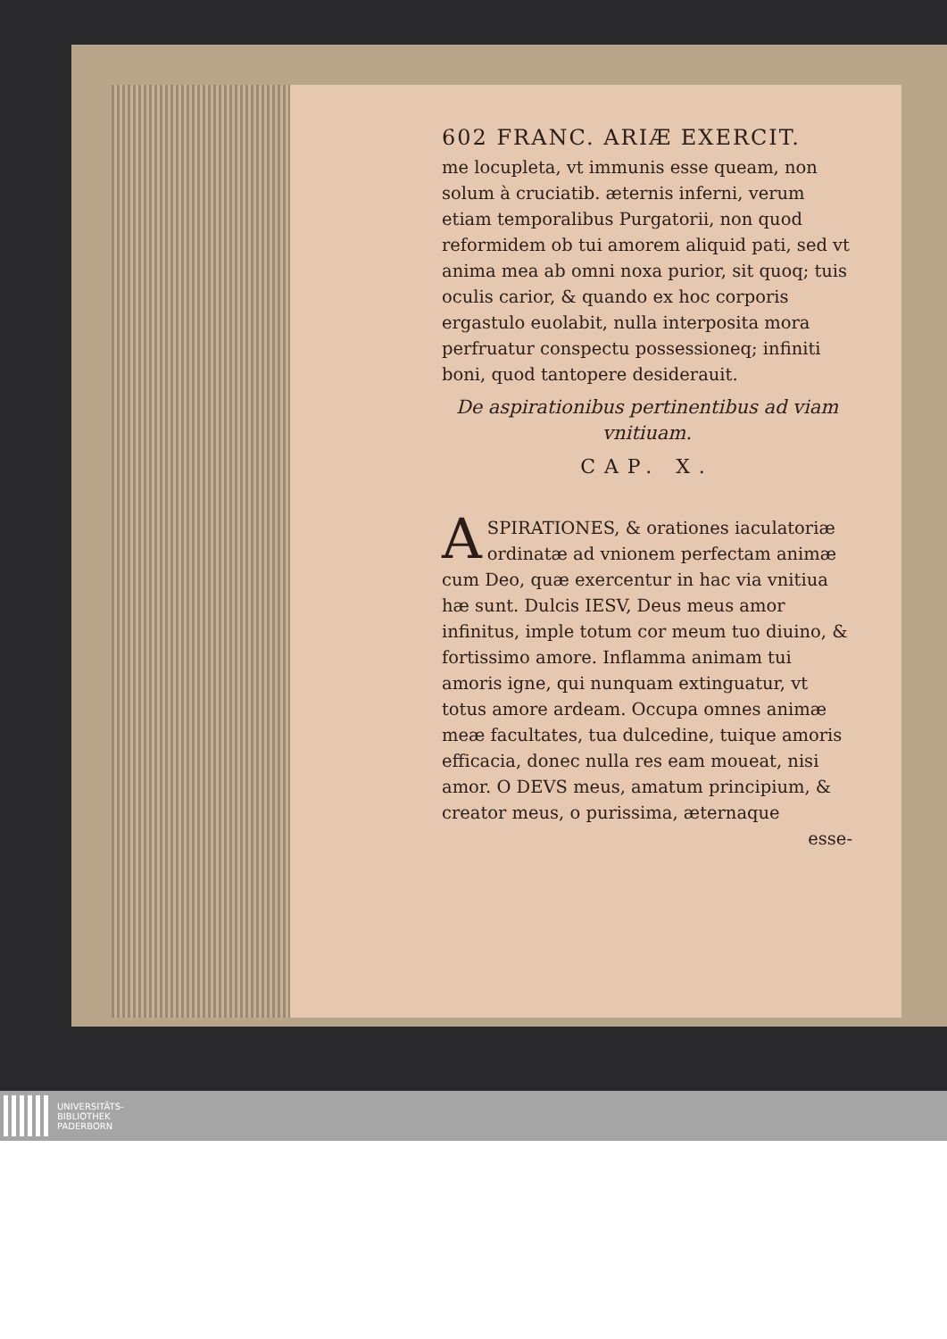602 FRANC. ARIÆ EXERCIT.
me locupleta, vt immunis esse queam, non solum à cruciatib. æternis inferni, verum etiam temporalibus Purgatorii, non quod reformidem ob tui amorem aliquid pati, sed vt anima mea ab omni noxa purior, sit quoq; tuis oculis carior, & quando ex hoc corporis ergastulo euolabit, nulla interposita mora perfruatur conspectu possessioneq; infiniti boni, quod tantopere desiderauit.
De aspirationibus pertinentibus ad viam vnitiuam.
CAP. X.
ASPIRATIONES, & orationes iaculatoriæ ordinatæ ad vnionem perfectam animæ cum Deo, quæ exercentur in hac via vnitiua hæ sunt. Dulcis IESV, Deus meus amor infinitus, imple totum cor meum tuo diuino, & fortissimo amore. Inflamma animam tui amoris igne, qui nunquam extinguatur, vt totus amore ardeam. Occupa omnes animæ meæ facultates, tua dulcedine, tuique amoris efficacia, donec nulla res eam moueat, nisi amor. O DEVS meus, amatum principium, & creator meus, o purissima, æternaque
esse-
UNIVERSITÄTS-
BIBLIOTHEK
PADERBORN